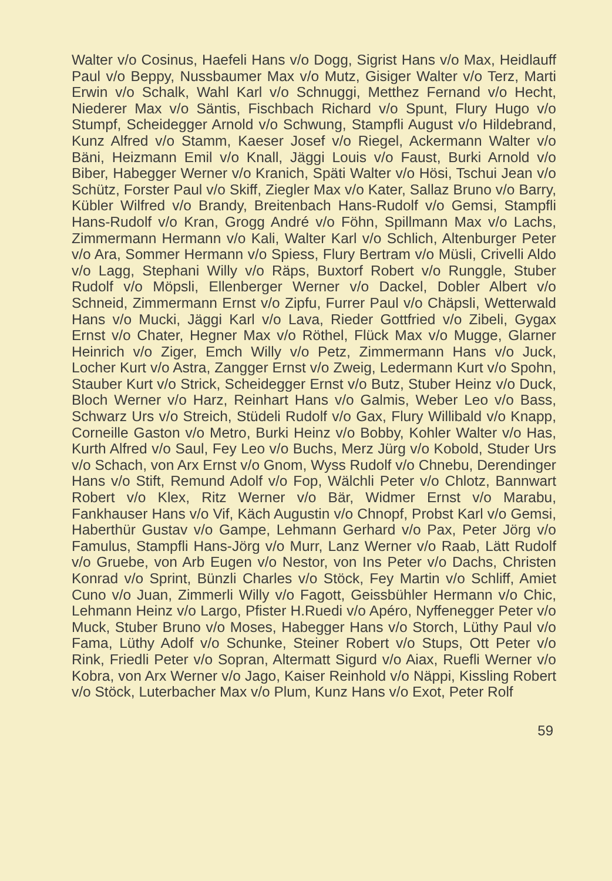Walter v/o Cosinus, Haefeli Hans v/o Dogg, Sigrist Hans v/o Max, Heidlauff Paul v/o Beppy, Nussbaumer Max v/o Mutz, Gisiger Walter v/o Terz, Marti Erwin v/o Schalk, Wahl Karl v/o Schnuggi, Metthez Fernand v/o Hecht, Niederer Max v/o Säntis, Fischbach Richard v/o Spunt, Flury Hugo v/o Stumpf, Scheidegger Arnold v/o Schwung, Stampfli August v/o Hildebrand, Kunz Alfred v/o Stamm, Kaeser Josef v/o Riegel, Ackermann Walter v/o Bäni, Heizmann Emil v/o Knall, Jäggi Louis v/o Faust, Burki Arnold v/o Biber, Habegger Werner v/o Kranich, Späti Walter v/o Hösi, Tschui Jean v/o Schütz, Forster Paul v/o Skiff, Ziegler Max v/o Kater, Sallaz Bruno v/o Barry, Kübler Wilfred v/o Brandy, Breitenbach Hans-Rudolf v/o Gemsi, Stampfli Hans-Rudolf v/o Kran, Grogg André v/o Föhn, Spillmann Max v/o Lachs, Zimmermann Hermann v/o Kali, Walter Karl v/o Schlich, Altenburger Peter v/o Ara, Sommer Hermann v/o Spiess, Flury Bertram v/o Müsli, Crivelli Aldo v/o Lagg, Stephani Willy v/o Räps, Buxtorf Robert v/o Runggle, Stuber Rudolf v/o Möpsli, Ellenberger Werner v/o Dackel, Dobler Albert v/o Schneid, Zimmermann Ernst v/o Zipfu, Furrer Paul v/o Chäpsli, Wetterwald Hans v/o Mucki, Jäggi Karl v/o Lava, Rieder Gottfried v/o Zibeli, Gygax Ernst v/o Chater, Hegner Max v/o Röthel, Flück Max v/o Mugge, Glarner Heinrich v/o Ziger, Emch Willy v/o Petz, Zimmermann Hans v/o Juck, Locher Kurt v/o Astra, Zangger Ernst v/o Zweig, Ledermann Kurt v/o Spohn, Stauber Kurt v/o Strick, Scheidegger Ernst v/o Butz, Stuber Heinz v/o Duck, Bloch Werner v/o Harz, Reinhart Hans v/o Galmis, Weber Leo v/o Bass, Schwarz Urs v/o Streich, Stüdeli Rudolf v/o Gax, Flury Willibald v/o Knapp, Corneille Gaston v/o Metro, Burki Heinz v/o Bobby, Kohler Walter v/o Has, Kurth Alfred v/o Saul, Fey Leo v/o Buchs, Merz Jürg v/o Kobold, Studer Urs v/o Schach, von Arx Ernst v/o Gnom, Wyss Rudolf v/o Chnebu, Derendinger Hans v/o Stift, Remund Adolf v/o Fop, Wälchli Peter v/o Chlotz, Bannwart Robert v/o Klex, Ritz Werner v/o Bär, Widmer Ernst v/o Marabu, Fankhauser Hans v/o Vif, Käch Augustin v/o Chnopf, Probst Karl v/o Gemsi, Haberthür Gustav v/o Gampe, Lehmann Gerhard v/o Pax, Peter Jörg v/o Famulus, Stampfli Hans-Jörg v/o Murr, Lanz Werner v/o Raab, Lätt Rudolf v/o Gruebe, von Arb Eugen v/o Nestor, von Ins Peter v/o Dachs, Christen Konrad v/o Sprint, Bünzli Charles v/o Stöck, Fey Martin v/o Schliff, Amiet Cuno v/o Juan, Zimmerli Willy v/o Fagott, Geissbühler Hermann v/o Chic, Lehmann Heinz v/o Largo, Pfister H.Ruedi v/o Apéro, Nyffenegger Peter v/o Muck, Stuber Bruno v/o Moses, Habegger Hans v/o Storch, Lüthy Paul v/o Fama, Lüthy Adolf v/o Schunke, Steiner Robert v/o Stups, Ott Peter v/o Rink, Friedli Peter v/o Sopran, Altermatt Sigurd v/o Aiax, Ruefli Werner v/o Kobra, von Arx Werner v/o Jago, Kaiser Reinhold v/o Näppi, Kissling Robert v/o Stöck, Luterbacher Max v/o Plum, Kunz Hans v/o Exot, Peter Rolf
59